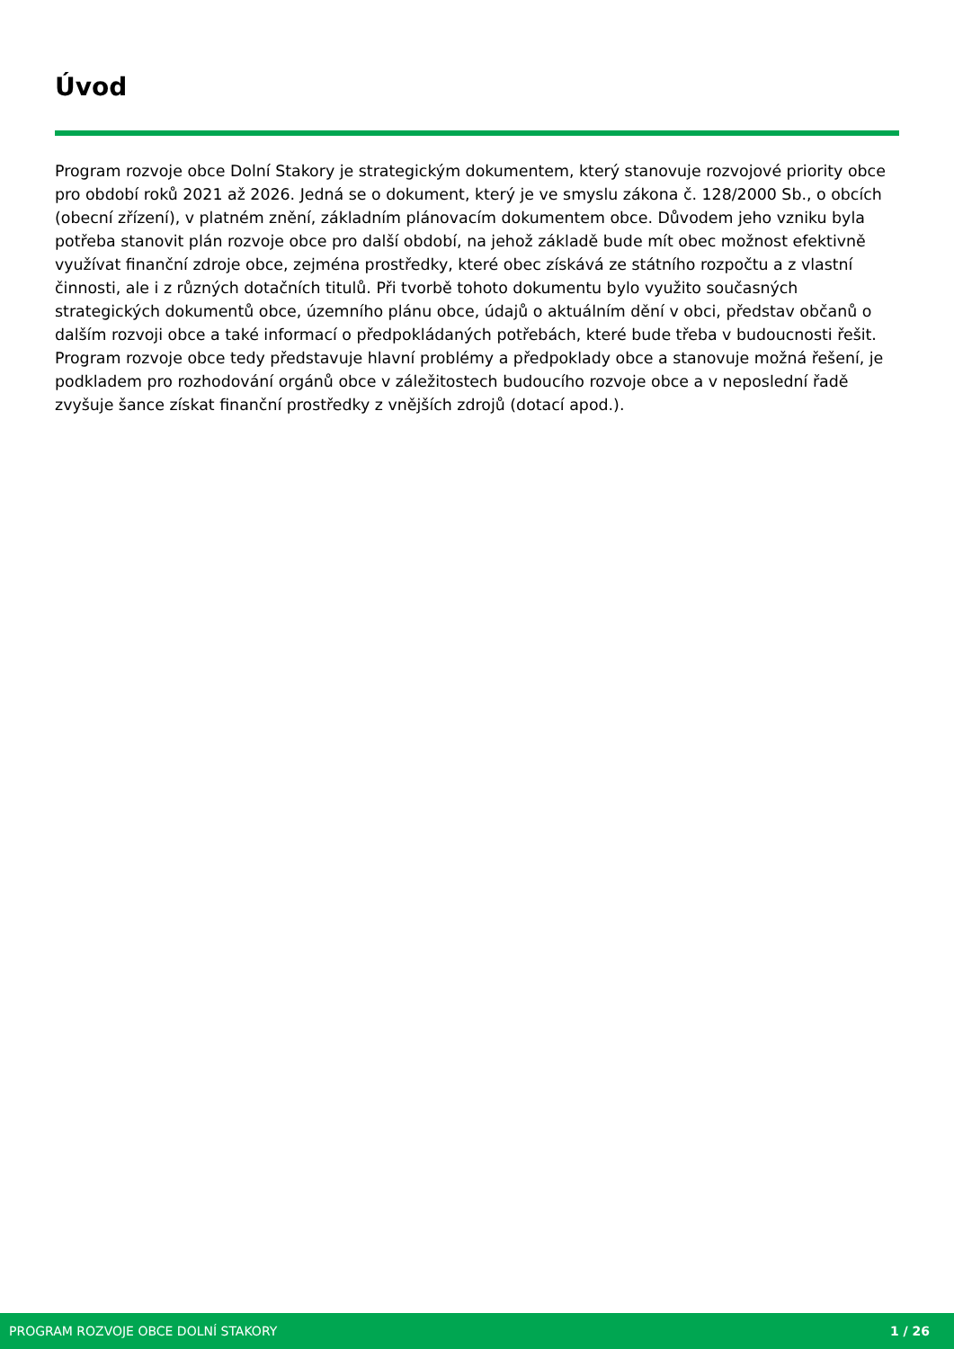Úvod
Program rozvoje obce Dolní Stakory je strategickým dokumentem, který stanovuje rozvojové priority obce pro období roků 2021 až 2026. Jedná se o dokument, který je ve smyslu zákona č. 128/2000 Sb., o obcích (obecní zřízení), v platném znění, základním plánovacím dokumentem obce. Důvodem jeho vzniku byla potřeba stanovit plán rozvoje obce pro další období, na jehož základě bude mít obec možnost efektivně využívat finanční zdroje obce, zejména prostředky, které obec získává ze státního rozpočtu a z vlastní činnosti, ale i z různých dotačních titulů. Při tvorbě tohoto dokumentu bylo využito současných strategických dokumentů obce, územního plánu obce, údajů o aktuálním dění v obci, představ občanů o dalším rozvoji obce a také informací o předpokládaných potřebách, které bude třeba v budoucnosti řešit. Program rozvoje obce tedy představuje hlavní problémy a předpoklady obce a stanovuje možná řešení, je podkladem pro rozhodování orgánů obce v záležitostech budoucího rozvoje obce a v neposlední řadě zvyšuje šance získat finanční prostředky z vnějších zdrojů (dotací apod.).
PROGRAM ROZVOJE OBCE DOLNÍ STAKORY 1 / 26